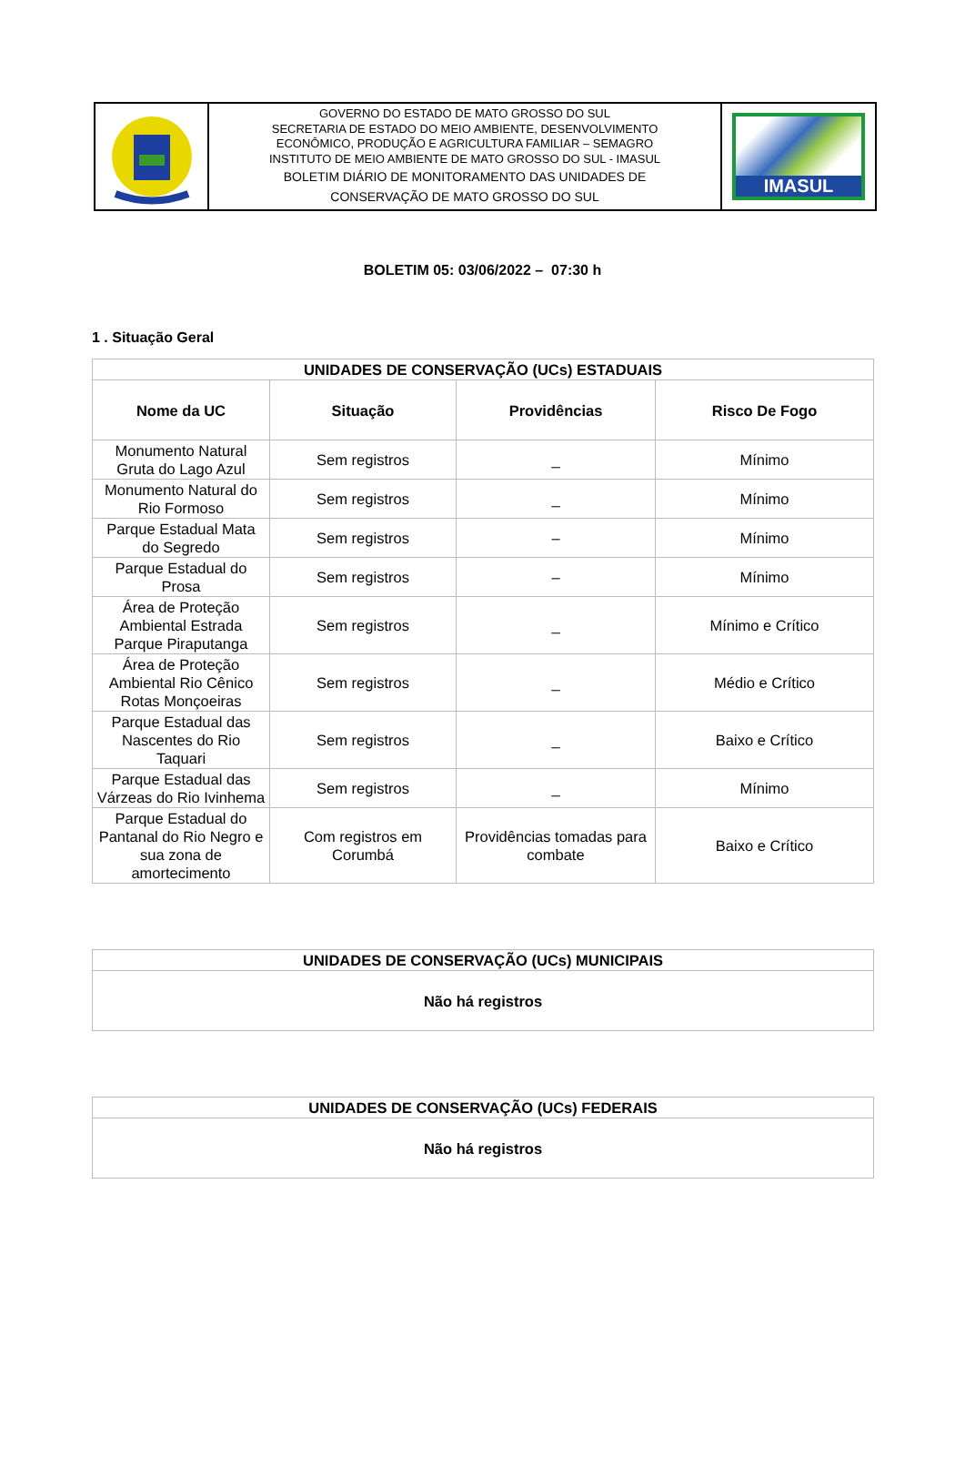GOVERNO DO ESTADO DE MATO GROSSO DO SUL
SECRETARIA DE ESTADO DO MEIO AMBIENTE, DESENVOLVIMENTO
ECONÔMICO, PRODUÇÃO E AGRICULTURA FAMILIAR – SEMAGRO
INSTITUTO DE MEIO AMBIENTE DE MATO GROSSO DO SUL - IMASUL
BOLETIM DIÁRIO DE MONITORAMENTO DAS UNIDADES DE
CONSERVAÇÃO DE MATO GROSSO DO SUL
IMASUL
BOLETIM 05: 03/06/2022 – 07:30 h
1 . Situação Geral
| UNIDADES DE CONSERVAÇÃO (UCs) ESTADUAIS | | | |
| --- | --- | --- | --- |
| Nome da UC | Situação | Providências | Risco De Fogo |
| Monumento Natural Gruta do Lago Azul | Sem registros | _ | Mínimo |
| Monumento Natural do Rio Formoso | Sem registros | _ | Mínimo |
| Parque Estadual Mata do Segredo | Sem registros | – | Mínimo |
| Parque Estadual do Prosa | Sem registros | – | Mínimo |
| Área de Proteção Ambiental Estrada Parque Piraputanga | Sem registros | _ | Mínimo e Crítico |
| Área de Proteção Ambiental Rio Cênico Rotas Monçoeiras | Sem registros | _ | Médio e Crítico |
| Parque Estadual das Nascentes do Rio Taquari | Sem registros | _ | Baixo e Crítico |
| Parque Estadual das Várzeas do Rio Ivinhema | Sem registros | _ | Mínimo |
| Parque Estadual do Pantanal do Rio Negro e sua zona de amortecimento | Com registros em Corumbá | Providências tomadas para combate | Baixo e Crítico |
| UNIDADES DE CONSERVAÇÃO (UCs) MUNICIPAIS |
| --- |
| Não há registros |
| UNIDADES DE CONSERVAÇÃO (UCs) FEDERAIS |
| --- |
| Não há registros |